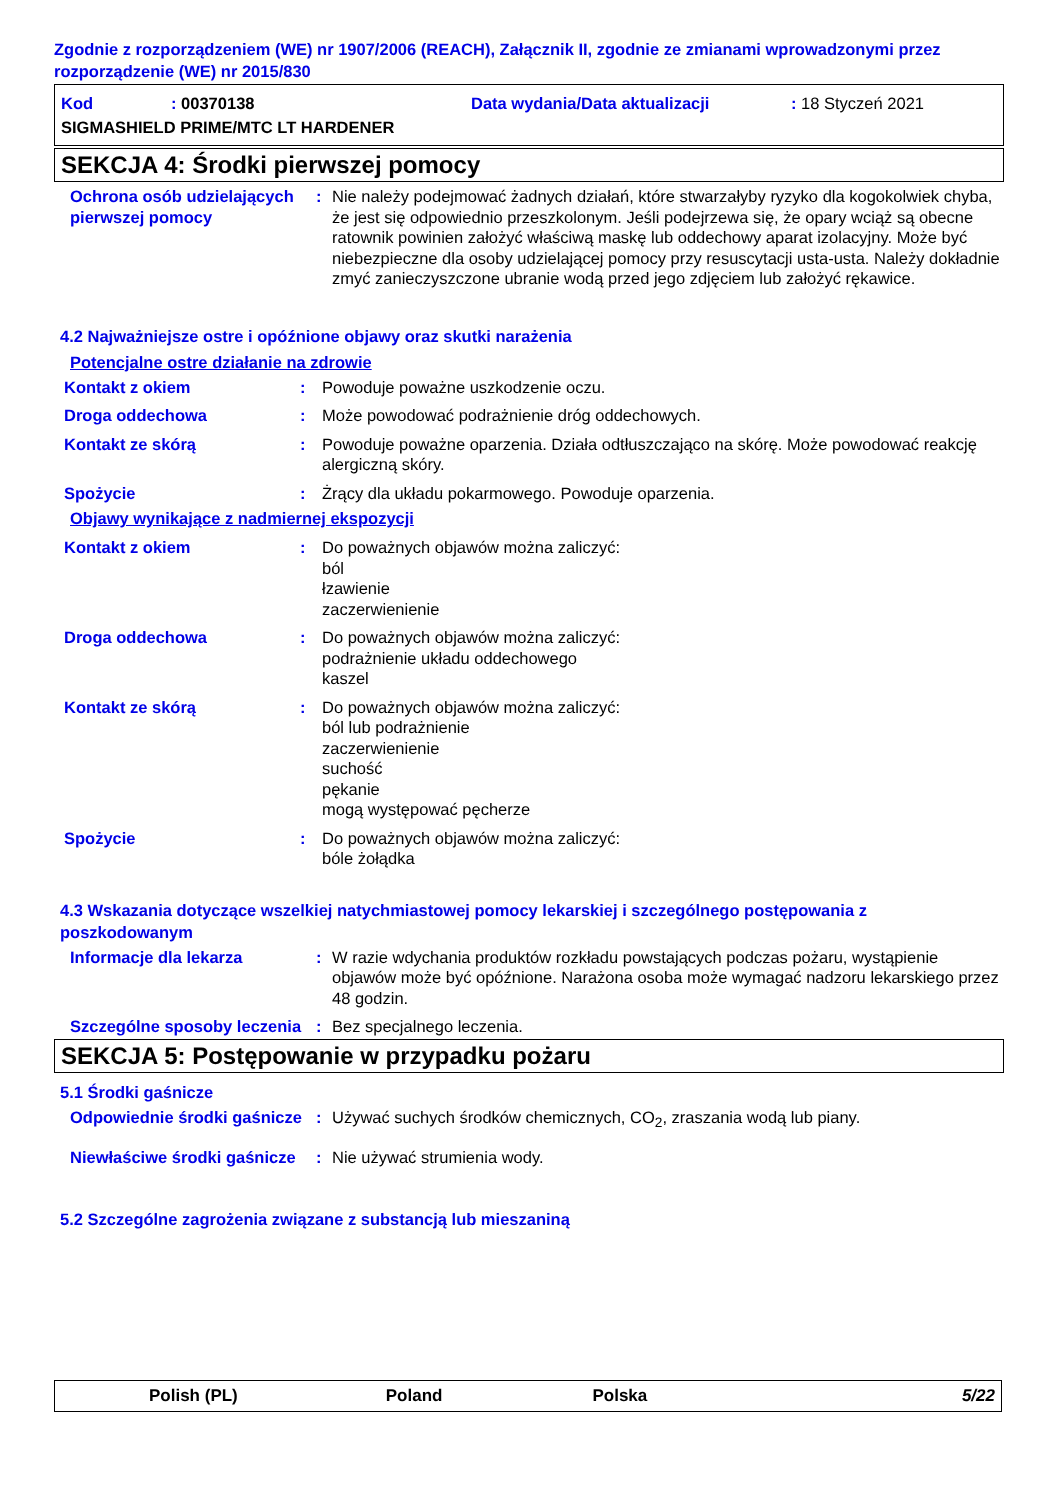Zgodnie z rozporządzeniem (WE) nr 1907/2006 (REACH), Załącznik II, zgodnie ze zmianami wprowadzonymi przez rozporządzenie (WE) nr 2015/830
Kod: 00370138 Data wydania/Data aktualizacji: 18 Styczeń 2021 SIGMASHIELD PRIME/MTC LT HARDENER
SEKCJA 4: Środki pierwszej pomocy
Ochrona osób udzielających pierwszej pomocy: Nie należy podejmować żadnych działań, które stwarzałyby ryzyko dla kogokolwiek chyba, że jest się odpowiednio przeszkolonym. Jeśli podejrzewa się, że opary wciąż są obecne ratownik powinien założyć właściwą maskę lub oddechowy aparat izolacyjny. Może być niebezpieczne dla osoby udzielającej pomocy przy resuscytacji usta-usta. Należy dokładnie zmyć zanieczyszczone ubranie wodą przed jego zdjęciem lub założyć rękawice.
4.2 Najważniejsze ostre i opóźnione objawy oraz skutki narażenia
Potencjalne ostre działanie na zdrowie
Kontakt z okiem: Powoduje poważne uszkodzenie oczu.
Droga oddechowa: Może powodować podrażnienie dróg oddechowych.
Kontakt ze skórą: Powoduje poważne oparzenia. Działa odtłuszczająco na skórę. Może powodować reakcję alergiczną skóry.
Spożycie: Żrący dla układu pokarmowego. Powoduje oparzenia.
Objawy wynikające z nadmiernej ekspozycji
Kontakt z okiem: Do poważnych objawów można zaliczyć:
ból
łzawienie
zaczerwienienie
Droga oddechowa: Do poważnych objawów można zaliczyć:
podrażnienie układu oddechowego
kaszel
Kontakt ze skórą: Do poważnych objawów można zaliczyć:
ból lub podrażnienie
zaczerwienienie
suchość
pękanie
mogą występować pęcherze
Spożycie: Do poważnych objawów można zaliczyć:
bóle żołądka
4.3 Wskazania dotyczące wszelkiej natychmiastowej pomocy lekarskiej i szczególnego postępowania z poszkodowanym
Informacje dla lekarza: W razie wdychania produktów rozkładu powstających podczas pożaru, wystąpienie objawów może być opóźnione. Narażona osoba może wymagać nadzoru lekarskiego przez 48 godzin.
Szczególne sposoby leczenia: Bez specjalnego leczenia.
SEKCJA 5: Postępowanie w przypadku pożaru
5.1 Środki gaśnicze
Odpowiednie środki gaśnicze: Używać suchych środków chemicznych, CO<sub>2</sub>, zraszania wodą lub piany.
Niewłaściwe środki gaśnicze: Nie używać strumienia wody.
5.2 Szczególne zagrożenia związane z substancją lub mieszaniną
Polish (PL) Poland Polska 5/22